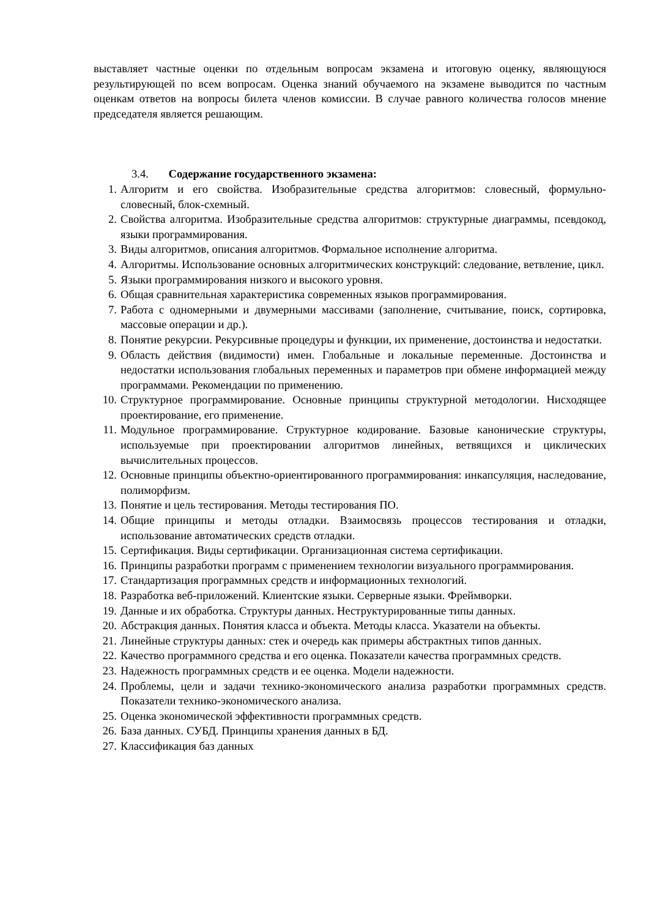выставляет частные оценки по отдельным вопросам экзамена и итоговую оценку, являющуюся результирующей по всем вопросам. Оценка знаний обучаемого на экзамене выводится по частным оценкам ответов на вопросы билета членов комиссии. В случае равного количества голосов мнение председателя является решающим.
3.4. Содержание государственного экзамена:
1. Алгоритм и его свойства. Изобразительные средства алгоритмов: словесный, формульно-словесный, блок-схемный.
2. Свойства алгоритма. Изобразительные средства алгоритмов: структурные диаграммы, псевдокод, языки программирования.
3. Виды алгоритмов, описания алгоритмов. Формальное исполнение алгоритма.
4. Алгоритмы. Использование основных алгоритмических конструкций: следование, ветвление, цикл.
5. Языки программирования низкого и высокого уровня.
6. Общая сравнительная характеристика современных языков программирования.
7. Работа с одномерными и двумерными массивами (заполнение, считывание, поиск, сортировка, массовые операции и др.).
8. Понятие рекурсии. Рекурсивные процедуры и функции, их применение, достоинства и недостатки.
9. Область действия (видимости) имен. Глобальные и локальные переменные. Достоинства и недостатки использования глобальных переменных и параметров при обмене информацией между программами. Рекомендации по применению.
10. Структурное программирование. Основные принципы структурной методологии. Нисходящее проектирование, его применение.
11. Модульное программирование. Структурное кодирование. Базовые канонические структуры, используемые при проектировании алгоритмов линейных, ветвящихся и циклических вычислительных процессов.
12. Основные принципы объектно-ориентированного программирования: инкапсуляция, наследование, полиморфизм.
13. Понятие и цель тестирования. Методы тестирования ПО.
14. Общие принципы и методы отладки. Взаимосвязь процессов тестирования и отладки, использование автоматических средств отладки.
15. Сертификация. Виды сертификации. Организационная система сертификации.
16. Принципы разработки программ с применением технологии визуального программирования.
17. Стандартизация программных средств и информационных технологий.
18. Разработка веб-приложений. Клиентские языки. Серверные языки. Фреймворки.
19. Данные и их обработка. Структуры данных. Неструктурированные типы данных.
20. Абстракция данных. Понятия класса и объекта. Методы класса. Указатели на объекты.
21. Линейные структуры данных: стек и очередь как примеры абстрактных типов данных.
22. Качество программного средства и его оценка. Показатели качества программных средств.
23. Надежность программных средств и ее оценка. Модели надежности.
24. Проблемы, цели и задачи технико-экономического анализа разработки программных средств. Показатели технико-экономического анализа.
25. Оценка экономической эффективности программных средств.
26. База данных. СУБД. Принципы хранения данных в БД.
27. Классификация баз данных